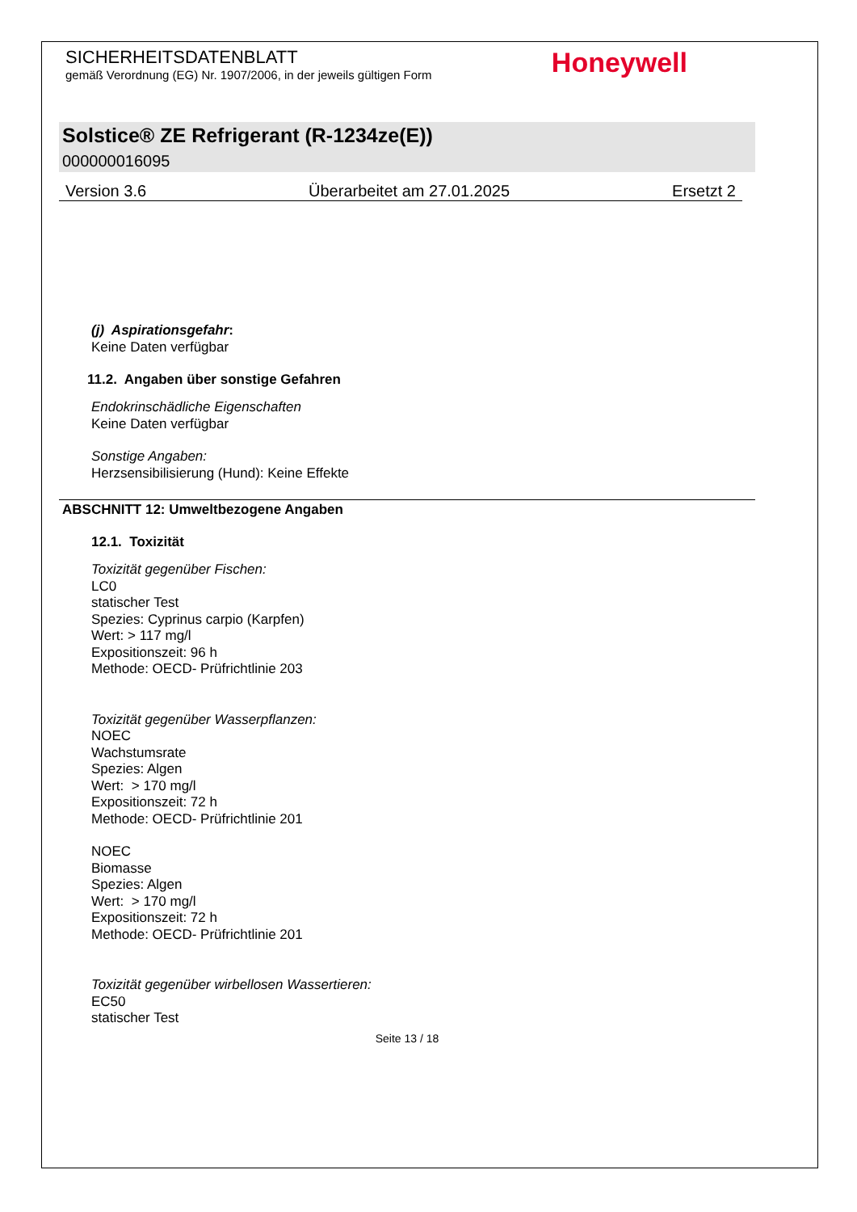SICHERHEITSDATENBLATT
gemäß Verordnung (EG) Nr. 1907/2006, in der jeweils gültigen Form
Honeywell
Solstice® ZE Refrigerant (R-1234ze(E))
000000016095
Version 3.6 Überarbeitet am 27.01.2025 Ersetzt 2
(j) Aspirationsgefahr:
Keine Daten verfügbar
11.2. Angaben über sonstige Gefahren
Endokrinschädliche Eigenschaften
Keine Daten verfügbar
Sonstige Angaben:
Herzsensibilisierung (Hund): Keine Effekte
ABSCHNITT 12: Umweltbezogene Angaben
12.1. Toxizität
Toxizität gegenüber Fischen:
LC0
statischer Test
Spezies: Cyprinus carpio (Karpfen)
Wert: > 117 mg/l
Expositionszeit: 96 h
Methode: OECD- Prüfrichtlinie 203
Toxizität gegenüber Wasserpflanzen:
NOEC
Wachstumsrate
Spezies: Algen
Wert: > 170 mg/l
Expositionszeit: 72 h
Methode: OECD- Prüfrichtlinie 201
NOEC
Biomasse
Spezies: Algen
Wert: > 170 mg/l
Expositionszeit: 72 h
Methode: OECD- Prüfrichtlinie 201
Toxizität gegenüber wirbellosen Wassertieren:
EC50
statischer Test
Seite 13 / 18